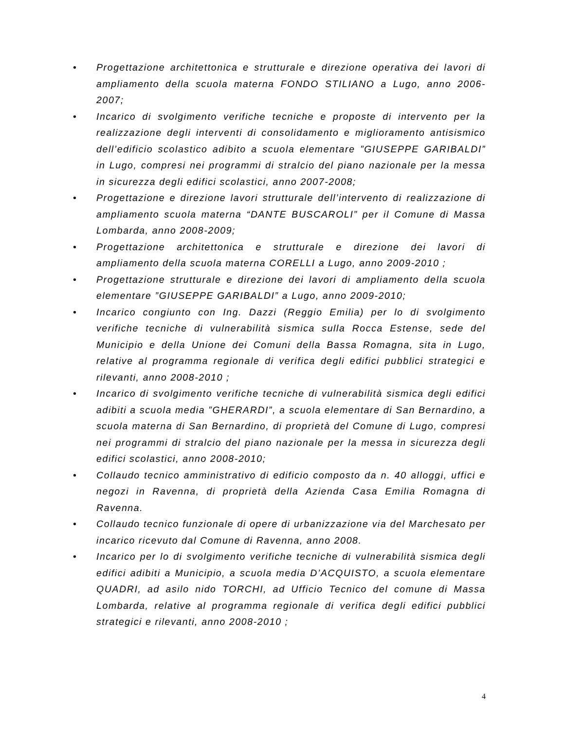• Progettazione architettonica e strutturale e direzione operativa dei lavori di ampliamento della scuola materna FONDO STILIANO a Lugo, anno 2006-2007;
• Incarico di svolgimento verifiche tecniche e proposte di intervento per la realizzazione degli interventi di consolidamento e miglioramento antisismico dell’edificio scolastico adibito a scuola elementare ”GIUSEPPE GARIBALDI” in Lugo, compresi nei programmi di stralcio del piano nazionale per la messa in sicurezza degli edifici scolastici, anno 2007-2008;
• Progettazione e direzione lavori strutturale dell’intervento di realizzazione di ampliamento scuola materna “DANTE BUSCAROLI” per il Comune di Massa Lombarda, anno 2008-2009;
• Progettazione architettonica e strutturale e direzione dei lavori di ampliamento della scuola materna CORELLI a Lugo, anno 2009-2010 ;
• Progettazione strutturale e direzione dei lavori di ampliamento della scuola elementare ”GIUSEPPE GARIBALDI” a Lugo, anno 2009-2010;
• Incarico congiunto con Ing. Dazzi (Reggio Emilia) per lo di svolgimento verifiche tecniche di vulnerabilità sismica sulla Rocca Estense, sede del Municipio e della Unione dei Comuni della Bassa Romagna, sita in Lugo, relative al programma regionale di verifica degli edifici pubblici strategici e rilevanti, anno 2008-2010 ;
• Incarico di svolgimento verifiche tecniche di vulnerabilità sismica degli edifici adibiti a scuola media ”GHERARDI”, a scuola elementare di San Bernardino, a scuola materna di San Bernardino, di proprietà del Comune di Lugo, compresi nei programmi di stralcio del piano nazionale per la messa in sicurezza degli edifici scolastici, anno 2008-2010;
• Collaudo tecnico amministrativo di edificio composto da n. 40 alloggi, uffici e negozi in Ravenna, di proprietà della Azienda Casa Emilia Romagna di Ravenna.
• Collaudo tecnico funzionale di opere di urbanizzazione via del Marchesato per incarico ricevuto dal Comune di Ravenna, anno 2008.
• Incarico per lo di svolgimento verifiche tecniche di vulnerabilità sismica degli edifici adibiti a Municipio, a scuola media D’ACQUISTO, a scuola elementare QUADRI, ad asilo nido TORCHI, ad Ufficio Tecnico del comune di Massa Lombarda, relative al programma regionale di verifica degli edifici pubblici strategici e rilevanti, anno 2008-2010 ;
4